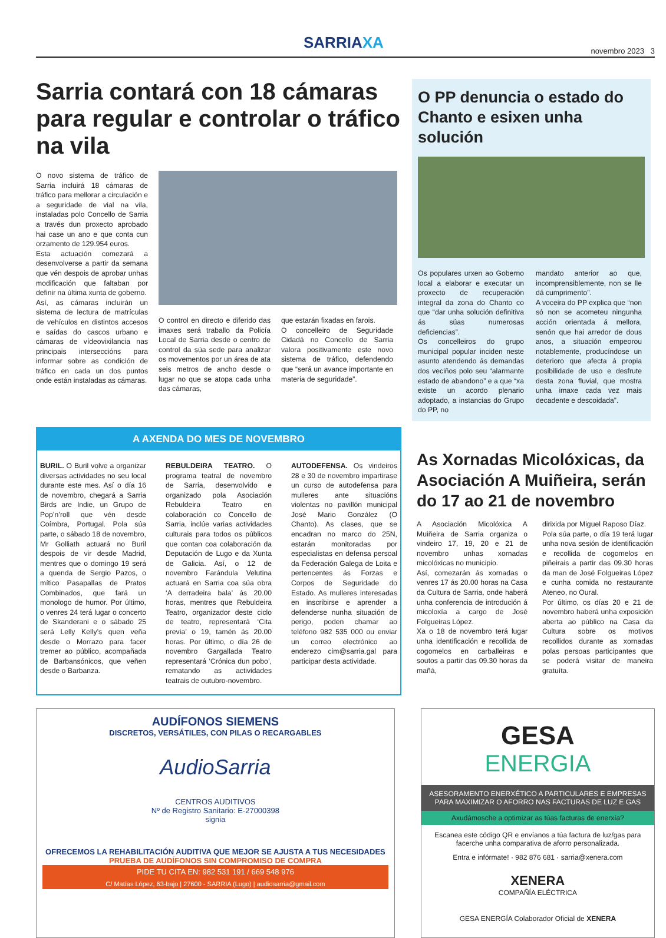SARRIAXA
novembro 2023 3
Sarria contará con 18 cámaras para regular e controlar o tráfico na vila
O novo sistema de tráfico de Sarria incluirá 18 cámaras de tráfico para mellorar a circulación e a seguridade de vial na vila, instaladas polo Concello de Sarria a través dun proxecto aprobado hai case un ano e que conta cun orzamento de 129.954 euros.
Esta actuación comezará a desenvolverse a partir da semana que vén despois de aprobar unhas modificación que faltaban por definir na última xunta de goberno.
Así, as cámaras incluirán un sistema de lectura de matrículas de vehículos en distintos accesos e saídas do cascos urbano e cámaras de vídeovixilancia nas principais interseccións para informar sobre as condición de tráfico en cada un dos puntos onde están instaladas as cámaras.
O control en directo e diferido das imaxes será traballo da Policía Local de Sarria desde o centro de control da súa sede para analizar os movementos por un área de ata seis metros de ancho desde o lugar no que se atopa cada unha das cámaras,
que estarán fixadas en farois.
O concelleiro de Seguridade Cidadá no Concello de Sarria valora positivamente este novo sistema de tráfico, defendendo que “será un avance importante en materia de seguridade”.
O PP denuncia o estado do Chanto e esixen unha solución
Os populares urxen ao Goberno local a elaborar e executar un proxecto de recuperación integral da zona do Chanto co que “dar unha solución definitiva ás súas numerosas deficiencias”.
Os concelleiros do grupo municipal popular inciden neste asunto atendendo ás demandas dos veciños polo seu “alarmante estado de abandono” e a que “xa existe un acordo plenario adoptado, a instancias do Grupo do PP, no
mandato anterior ao que, incomprensiblemente, non se lle dá cumprimento”.
A voceira do PP explica que “non só non se acometeu ningunha acción orientada á mellora, senón que hai arredor de dous anos, a situación empeorou notablemente, producíndose un deterioro que afecta á propia posibilidade de uso e desfrute desta zona fluvial, que mostra unha imaxe cada vez mais decadente e descoidada”.
A AXENDA DO MES DE NOVEMBRO
BURIL. O Buril volve a organizar diversas actividades no seu local durante este mes. Así o día 16 de novembro, chegará a Sarria Birds are Indie, un Grupo de Pop’n’roll que vén desde Coímbra, Portugal. Pola súa parte, o sábado 18 de novembro, Mr Golliath actuará no Buril despois de vir desde Madrid, mentres que o domingo 19 será a quenda de Sergio Pazos, o mítico Pasapallas de Pratos Combinados, que fará un monologo de humor. Por último, o venres 24 terá lugar o concerto de Skanderani e o sábado 25 será Lelly Kelly’s quen veña desde o Morrazo para facer tremer ao público, acompañada de Barbansónicos, que veñen desde o Barbanza.
REBULDEIRA TEATRO. O programa teatral de novembro de Sarria, desenvolvido e organizado pola Asociación Rebuldeira Teatro en colaboración co Concello de Sarria, inclúe varias actividades culturais para todos os públicos que contan coa colaboración da Deputación de Lugo e da Xunta de Galicia. Así, o 12 de novembro Farándula Velutina actuará en Sarria coa súa obra ‘A derradeira bala’ ás 20.00 horas, mentres que Rebuldeira Teatro, organizador deste ciclo de teatro, representará ‘Cita previa’ o 19, tamén ás 20.00 horas. Por último, o día 26 de novembro Gargallada Teatro representará ‘Crónica dun pobo’, rematando as actividades teatrais de outubro-novembro.
AUTODEFENSA. Os vindeiros 28 e 30 de novembro impartirase un curso de autodefensa para mulleres ante situacións violentas no pavillón municipal José Mario González (O Chanto). As clases, que se encadran no marco do 25N, estarán monitoradas por especialistas en defensa persoal da Federación Galega de Loita e pertencentes ás Forzas e Corpos de Seguridade do Estado. As mulleres interesadas en inscribirse e aprender a defenderse nunha situación de perigo, poden chamar ao teléfono 982 535 000 ou enviar un correo electrónico ao enderezo cim@sarria.gal para participar desta actividade.
As Xornadas Micolóxicas, da Asociación A Muiñeira, serán do 17 ao 21 de novembro
A Asociación Micolóxica A Muiñeira de Sarria organiza o vindeiro 17, 19, 20 e 21 de novembro unhas xornadas micolóxicas no municipio.
Así, comezarán ás xornadas o venres 17 ás 20.00 horas na Casa da Cultura de Sarria, onde haberá unha conferencia de introdución á micoloxía a cargo de José Folgueiras López.
Xa o 18 de novembro terá lugar unha identificación e recollida de cogomelos en carballeiras e soutos a partir das 09.30 horas da mañá,
dirixida por Miguel Raposo Díaz.
Pola súa parte, o día 19 terá lugar unha nova sesión de identificación e recollida de cogomelos en piñeirais a partir das 09.30 horas da man de José Folgueiras López e cunha comida no restaurante Ateneo, no Oural.
Por último, os días 20 e 21 de novembro haberá unha exposición aberta ao público na Casa da Cultura sobre os motivos recollidos durante as xornadas polas persoas participantes que se poderá visitar de maneira gratuíta.
AUDÍFONOS SIEMENS
DISCRETOS, VERSÁTILES, CON PILAS O RECARGABLES
AudioSarria
CENTROS AUDITIVOS
Nº de Registro Sanitario: E-27000398
signia
OFRECEMOS LA REHABILITACIÓN AUDITIVA QUE MEJOR SE AJUSTA A TUS NECESIDADES
PRUEBA DE AUDÍFONOS SIN COMPROMISO DE COMPRA
PIDE TU CITA EN: 982 531 191 / 669 548 976
C/ Matías López, 63-bajo | 27600 - SARRIA (Lugo) | audiosarria@gmail.com
GESA
ENERGIA
ASESORAMENTO ENERXÉTICO A PARTICULARES E EMPRESAS PARA MAXIMIZAR O AFORRO NAS FACTURAS DE LUZ E GAS
Axudámosche a optimizar as túas facturas de enerxía?
Escanea este código QR e envíanos a túa factura de luz/gas para facerche unha comparativa de aforro personalizada.
Entra e infórmate! · 982 876 681 · sarria@xenera.com
XENERA
COMPAÑÍA ELÉCTRICA
GESA ENERGÍA Colaborador Oficial de XENERA